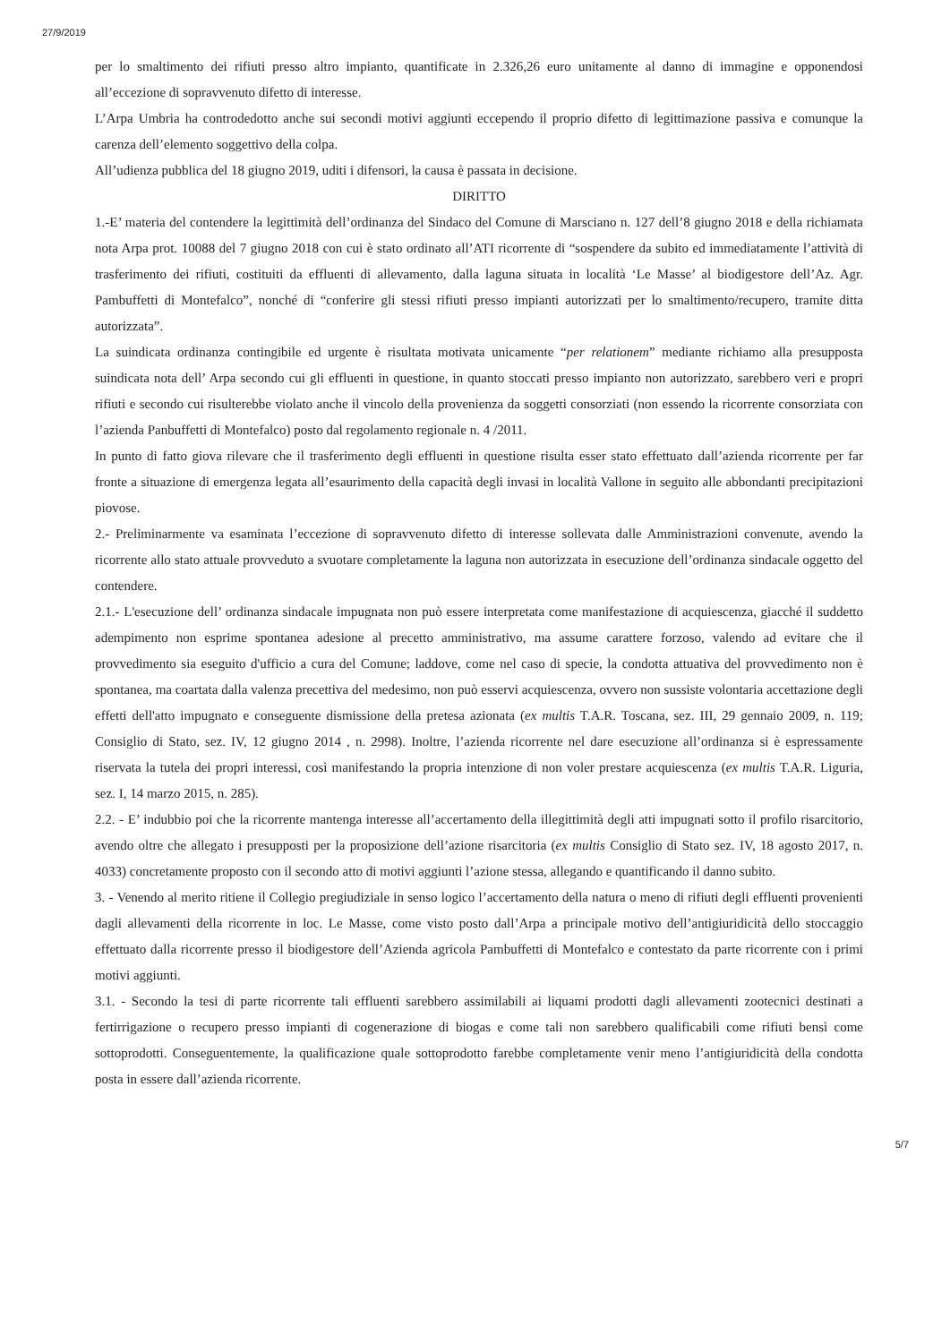27/9/2019
per lo smaltimento dei rifiuti presso altro impianto, quantificate in 2.326,26 euro unitamente al danno di immagine e opponendosi all’eccezione di sopravvenuto difetto di interesse.
L’Arpa Umbria ha controdedotto anche sui secondi motivi aggiunti eccependo il proprio difetto di legittimazione passiva e comunque la carenza dell’elemento soggettivo della colpa.
All’udienza pubblica del 18 giugno 2019, uditi i difensori, la causa è passata in decisione.
DIRITTO
1.-E’ materia del contendere la legittimità dell’ordinanza del Sindaco del Comune di Marsciano n. 127 dell’8 giugno 2018 e della richiamata nota Arpa prot. 10088 del 7 giugno 2018 con cui è stato ordinato all’ATI ricorrente di “sospendere da subito ed immediatamente l’attività di trasferimento dei rifiuti, costituiti da effluenti di allevamento, dalla laguna situata in località ‘Le Masse’ al biodigestore dell’Az. Agr. Pambuffetti di Montefalco”, nonché di “conferire gli stessi rifiuti presso impianti autorizzati per lo smaltimento/recupero, tramite ditta autorizzata”.
La suindicata ordinanza contingibile ed urgente è risultata motivata unicamente “per relationem” mediante richiamo alla presupposta suindicata nota dell’ Arpa secondo cui gli effluenti in questione, in quanto stoccati presso impianto non autorizzato, sarebbero veri e propri rifiuti e secondo cui risulterebbe violato anche il vincolo della provenienza da soggetti consorziati (non essendo la ricorrente consorziata con l’azienda Panbuffetti di Montefalco) posto dal regolamento regionale n. 4 /2011.
In punto di fatto giova rilevare che il trasferimento degli effluenti in questione risulta esser stato effettuato dall’azienda ricorrente per far fronte a situazione di emergenza legata all’esaurimento della capacità degli invasi in località Vallone in seguito alle abbondanti precipitazioni piovose.
2.- Preliminarmente va esaminata l’eccezione di sopravvenuto difetto di interesse sollevata dalle Amministrazioni convenute, avendo la ricorrente allo stato attuale provveduto a svuotare completamente la laguna non autorizzata in esecuzione dell’ordinanza sindacale oggetto del contendere.
2.1.- L'esecuzione dell’ ordinanza sindacale impugnata non può essere interpretata come manifestazione di acquiescenza, giacché il suddetto adempimento non esprime spontanea adesione al precetto amministrativo, ma assume carattere forzoso, valendo ad evitare che il provvedimento sia eseguito d'ufficio a cura del Comune; laddove, come nel caso di specie, la condotta attuativa del provvedimento non è spontanea, ma coartata dalla valenza precettiva del medesimo, non può esservi acquiescenza, ovvero non sussiste volontaria accettazione degli effetti dell'atto impugnato e conseguente dismissione della pretesa azionata (ex multis T.A.R. Toscana, sez. III, 29 gennaio 2009, n. 119; Consiglio di Stato, sez. IV, 12 giugno 2014 , n. 2998). Inoltre, l’azienda ricorrente nel dare esecuzione all’ordinanza si è espressamente riservata la tutela dei propri interessi, così manifestando la propria intenzione di non voler prestare acquiescenza (ex multis T.A.R. Liguria, sez. I, 14 marzo 2015, n. 285).
2.2. - E’ indubbio poi che la ricorrente mantenga interesse all’accertamento della illegittimità degli atti impugnati sotto il profilo risarcitorio, avendo oltre che allegato i presupposti per la proposizione dell’azione risarcitoria (ex multis Consiglio di Stato sez. IV, 18 agosto 2017, n. 4033) concretamente proposto con il secondo atto di motivi aggiunti l’azione stessa, allegando e quantificando il danno subito.
3. - Venendo al merito ritiene il Collegio pregiudiziale in senso logico l’accertamento della natura o meno di rifiuti degli effluenti provenienti dagli allevamenti della ricorrente in loc. Le Masse, come visto posto dall’Arpa a principale motivo dell’antigiuridicità dello stoccaggio effettuato dalla ricorrente presso il biodigestore dell’Azienda agricola Pambuffetti di Montefalco e contestato da parte ricorrente con i primi motivi aggiunti.
3.1. - Secondo la tesi di parte ricorrente tali effluenti sarebbero assimilabili ai liquami prodotti dagli allevamenti zootecnici destinati a fertirrigazione o recupero presso impianti di cogenerazione di biogas e come tali non sarebbero qualificabili come rifiuti bensì come sottoprodotti. Conseguentemente, la qualificazione quale sottoprodotto farebbe completamente venir meno l’antigiuridicità della condotta posta in essere dall’azienda ricorrente.
5/7